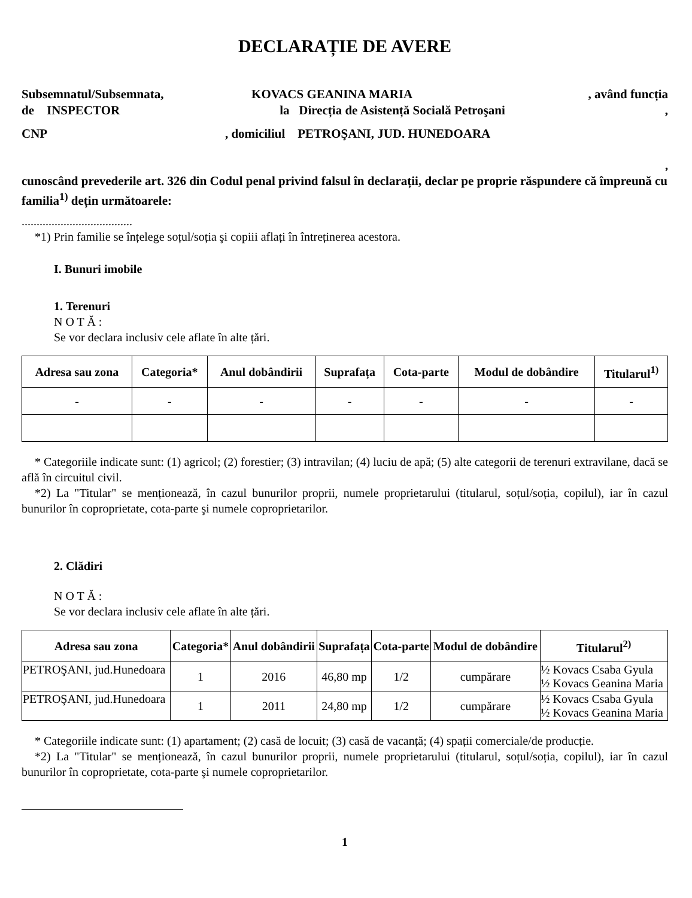DECLARAȚIE DE AVERE
Subsemnatul/Subsemnata, KOVACS GEANINA MARIA , având funcția
de INSPECTOR la Direcția de Asistență Socială Petroşani,
CNP, domiciliul PETROŞANI, JUD. HUNEDOARA
,
cunoscând prevederile art. 326 din Codul penal privind falsul în declarații, declar pe proprie răspundere că împreună cu familia<sup>1)</sup> dețin următoarele:
.....................................
*1) Prin familie se înțelege soțul/soția şi copiii aflați în întreținerea acestora.
I. Bunuri imobile
1. Terenuri
N O T Ă :
Se vor declara inclusiv cele aflate în alte țări.
| Adresa sau zona | Categoria* | Anul dobândirii | Suprafața | Cota-parte | Modul de dobândire | Titularul<sup>1)</sup> |
| --- | --- | --- | --- | --- | --- | --- |
| - | - | - | - | - | - | - |
* Categoriile indicate sunt: (1) agricol; (2) forestier; (3) intravilan; (4) luciu de apă; (5) alte categorii de terenuri extravilane, dacă se află în circuitul civil.
*2) La "Titular" se menționează, în cazul bunurilor proprii, numele proprietarului (titularul, soțul/soția, copilul), iar în cazul bunurilor în coproprietate, cota-parte şi numele coproprietarilor.
2. Clădiri
N O T Ă :
Se vor declara inclusiv cele aflate în alte țări.
| Adresa sau zona | Categoria* | Anul dobândirii | Suprafața | Cota-parte | Modul de dobândire | Titularul<sup>2)</sup> |
| --- | --- | --- | --- | --- | --- | --- |
| PETROŞANI, jud.Hunedoara | 1 | 2016 | 46,80 mp | 1/2 | cumpărare | ½ Kovacs Csaba Gyula ½ Kovacs Geanina Maria |
| PETROŞANI, jud.Hunedoara | 1 | 2011 | 24,80 mp | 1/2 | cumpărare | ½ Kovacs Csaba Gyula ½ Kovacs Geanina Maria |
* Categoriile indicate sunt: (1) apartament; (2) casă de locuit; (3) casă de vacanță; (4) spații comerciale/de producție.
*2) La "Titular" se menționează, în cazul bunurilor proprii, numele proprietarului (titularul, soțul/soția, copilul), iar în cazul bunurilor în coproprietate, cota-parte şi numele coproprietarilor.
1